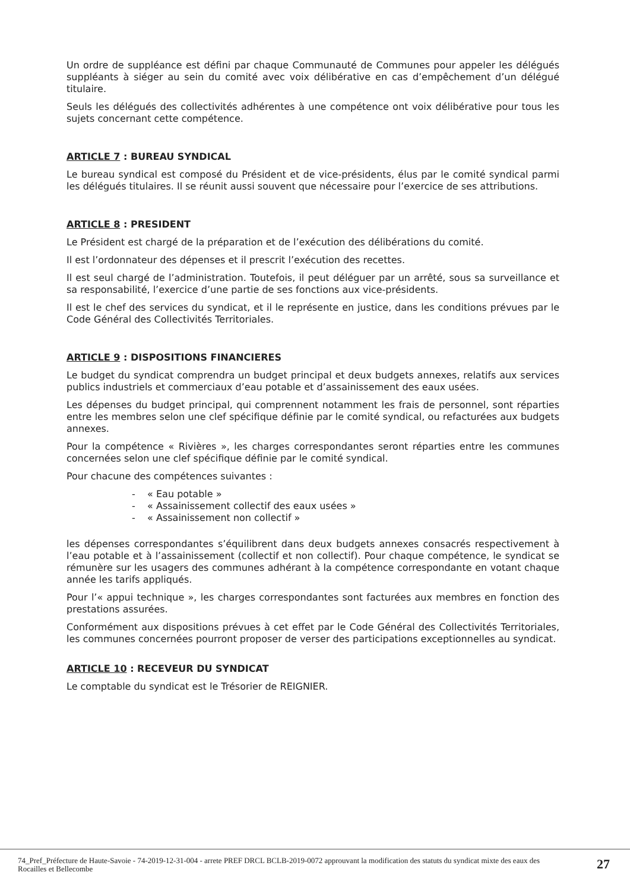Un ordre de suppléance est défini par chaque Communauté de Communes pour appeler les délégués suppléants à siéger au sein du comité avec voix délibérative en cas d’empêchement d’un délégué titulaire.
Seuls les délégués des collectivités adhérentes à une compétence ont voix délibérative pour tous les sujets concernant cette compétence.
ARTICLE 7 : BUREAU SYNDICAL
Le bureau syndical est composé du Président et de vice-présidents, élus par le comité syndical parmi les délégués titulaires. Il se réunit aussi souvent que nécessaire pour l’exercice de ses attributions.
ARTICLE 8 : PRESIDENT
Le Président est chargé de la préparation et de l’exécution des délibérations du comité.
Il est l’ordonnateur des dépenses et il prescrit l’exécution des recettes.
Il est seul chargé de l’administration. Toutefois, il peut déléguer par un arrêté, sous sa surveillance et sa responsabilité, l’exercice d’une partie de ses fonctions aux vice-présidents.
Il est le chef des services du syndicat, et il le représente en justice, dans les conditions prévues par le Code Général des Collectivités Territoriales.
ARTICLE 9 : DISPOSITIONS FINANCIERES
Le budget du syndicat comprendra un budget principal et deux budgets annexes, relatifs aux services publics industriels et commerciaux d’eau potable et d’assainissement des eaux usées.
Les dépenses du budget principal, qui comprennent notamment les frais de personnel, sont réparties entre les membres selon une clef spécifique définie par le comité syndical, ou refacturées aux budgets annexes.
Pour la compétence « Rivières », les charges correspondantes seront réparties entre les communes concernées selon une clef spécifique définie par le comité syndical.
Pour chacune des compétences suivantes :
- « Eau potable »
- « Assainissement collectif des eaux usées »
- « Assainissement non collectif »
les dépenses correspondantes s’équilibrent dans deux budgets annexes consacrés respectivement à l’eau potable et à l’assainissement (collectif et non collectif). Pour chaque compétence, le syndicat se rémunère sur les usagers des communes adhérant à la compétence correspondante en votant chaque année les tarifs appliqués.
Pour l’« appui technique », les charges correspondantes sont facturées aux membres en fonction des prestations assurées.
Conformément aux dispositions prévues à cet effet par le Code Général des Collectivités Territoriales, les communes concernées pourront proposer de verser des participations exceptionnelles au syndicat.
ARTICLE 10 : RECEVEUR DU SYNDICAT
Le comptable du syndicat est le Trésorier de REIGNIER.
74_Pref_Préfecture de Haute-Savoie - 74-2019-12-31-004 - arrete PREF DRCL BCLB-2019-0072 approuvant la modification des statuts du syndicat mixte des eaux des Rocailles et Bellecombe
27